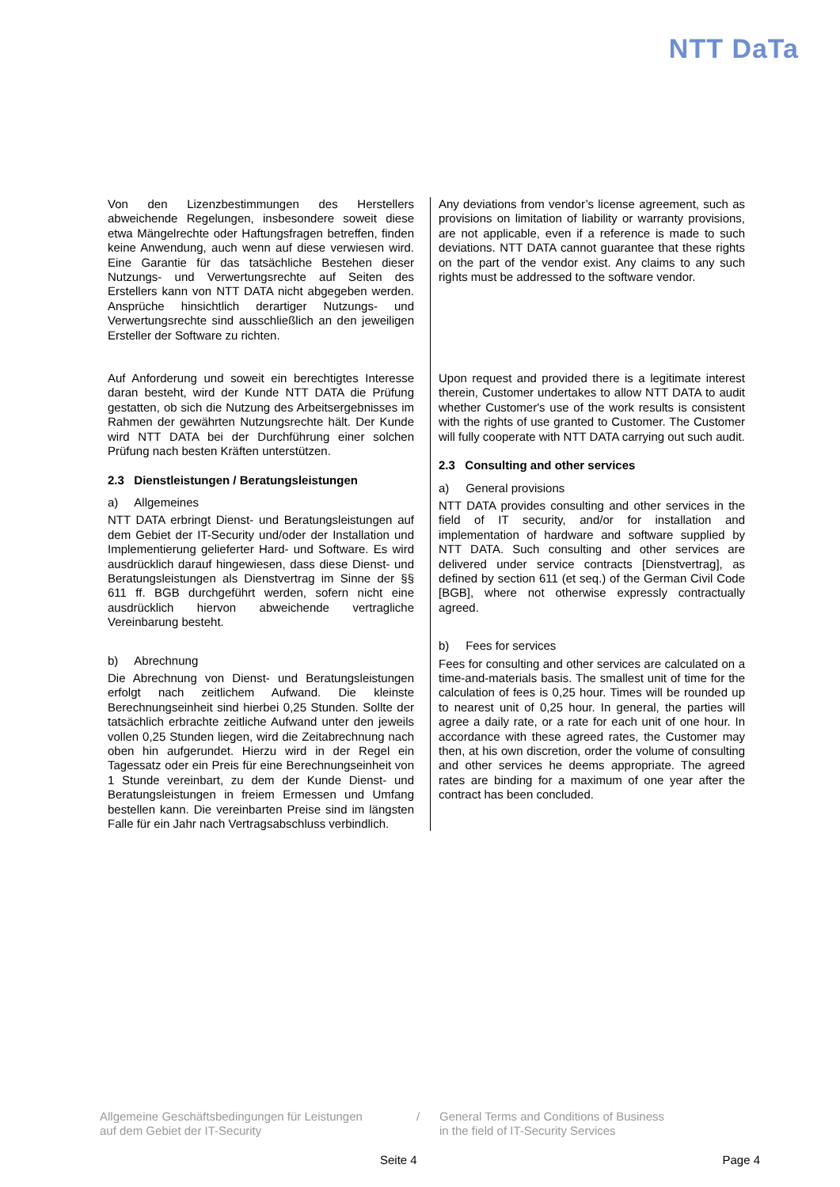NTT DaTa
Von den Lizenzbestimmungen des Herstellers abweichende Regelungen, insbesondere soweit diese etwa Mängelrechte oder Haftungsfragen betreffen, finden keine Anwendung, auch wenn auf diese verwiesen wird. Eine Garantie für das tatsächliche Bestehen dieser Nutzungs- und Verwertungsrechte auf Seiten des Erstellers kann von NTT DATA nicht abgegeben werden. Ansprüche hinsichtlich derartiger Nutzungs- und Verwertungsrechte sind ausschließlich an den jeweiligen Ersteller der Software zu richten.
Any deviations from vendor’s license agreement, such as provisions on limitation of liability or warranty provisions, are not applicable, even if a reference is made to such deviations. NTT DATA cannot guarantee that these rights on the part of the vendor exist. Any claims to any such rights must be addressed to the software vendor.
Auf Anforderung und soweit ein berechtigtes Interesse daran besteht, wird der Kunde NTT DATA die Prüfung gestatten, ob sich die Nutzung des Arbeitsergebnisses im Rahmen der gewährten Nutzungsrechte hält. Der Kunde wird NTT DATA bei der Durchführung einer solchen Prüfung nach besten Kräften unterstützen.
2.3 Dienstleistungen / Beratungsleistungen
a) Allgemeines
NTT DATA erbringt Dienst- und Beratungsleistungen auf dem Gebiet der IT-Security und/oder der Installation und Implementierung gelieferter Hard- und Software. Es wird ausdrücklich darauf hingewiesen, dass diese Dienst- und Beratungsleistungen als Dienstvertrag im Sinne der §§ 611 ff. BGB durchgeführt werden, sofern nicht eine ausdrücklich hiervon abweichende vertragliche Vereinbarung besteht.
b) Abrechnung
Die Abrechnung von Dienst- und Beratungsleistungen erfolgt nach zeitlichem Aufwand. Die kleinste Berechnungseinheit sind hierbei 0,25 Stunden. Sollte der tatsächlich erbrachte zeitliche Aufwand unter den jeweils vollen 0,25 Stunden liegen, wird die Zeitabrechnung nach oben hin aufgerundet. Hierzu wird in der Regel ein Tagessatz oder ein Preis für eine Berechnungseinheit von 1 Stunde vereinbart, zu dem der Kunde Dienst- und Beratungsleistungen in freiem Ermessen und Umfang bestellen kann. Die vereinbarten Preise sind im längsten Falle für ein Jahr nach Vertragsabschluss verbindlich.
Upon request and provided there is a legitimate interest therein, Customer undertakes to allow NTT DATA to audit whether Customer's use of the work results is consistent with the rights of use granted to Customer. The Customer will fully cooperate with NTT DATA carrying out such audit.
2.3 Consulting and other services
a) General provisions
NTT DATA provides consulting and other services in the field of IT security, and/or for installation and implementation of hardware and software supplied by NTT DATA. Such consulting and other services are delivered under service contracts [Dienstvertrag], as defined by section 611 (et seq.) of the German Civil Code [BGB], where not otherwise expressly contractually agreed.
b) Fees for services
Fees for consulting and other services are calculated on a time-and-materials basis. The smallest unit of time for the calculation of fees is 0,25 hour. Times will be rounded up to nearest unit of 0,25 hour. In general, the parties will agree a daily rate, or a rate for each unit of one hour. In accordance with these agreed rates, the Customer may then, at his own discretion, order the volume of consulting and other services he deems appropriate. The agreed rates are binding for a maximum of one year after the contract has been concluded.
Allgemeine Geschäftsbedingungen für Leistungen
auf dem Gebiet der IT-Security
/ General Terms and Conditions of Business
in the field of IT-Security Services
Seite 4 Page 4